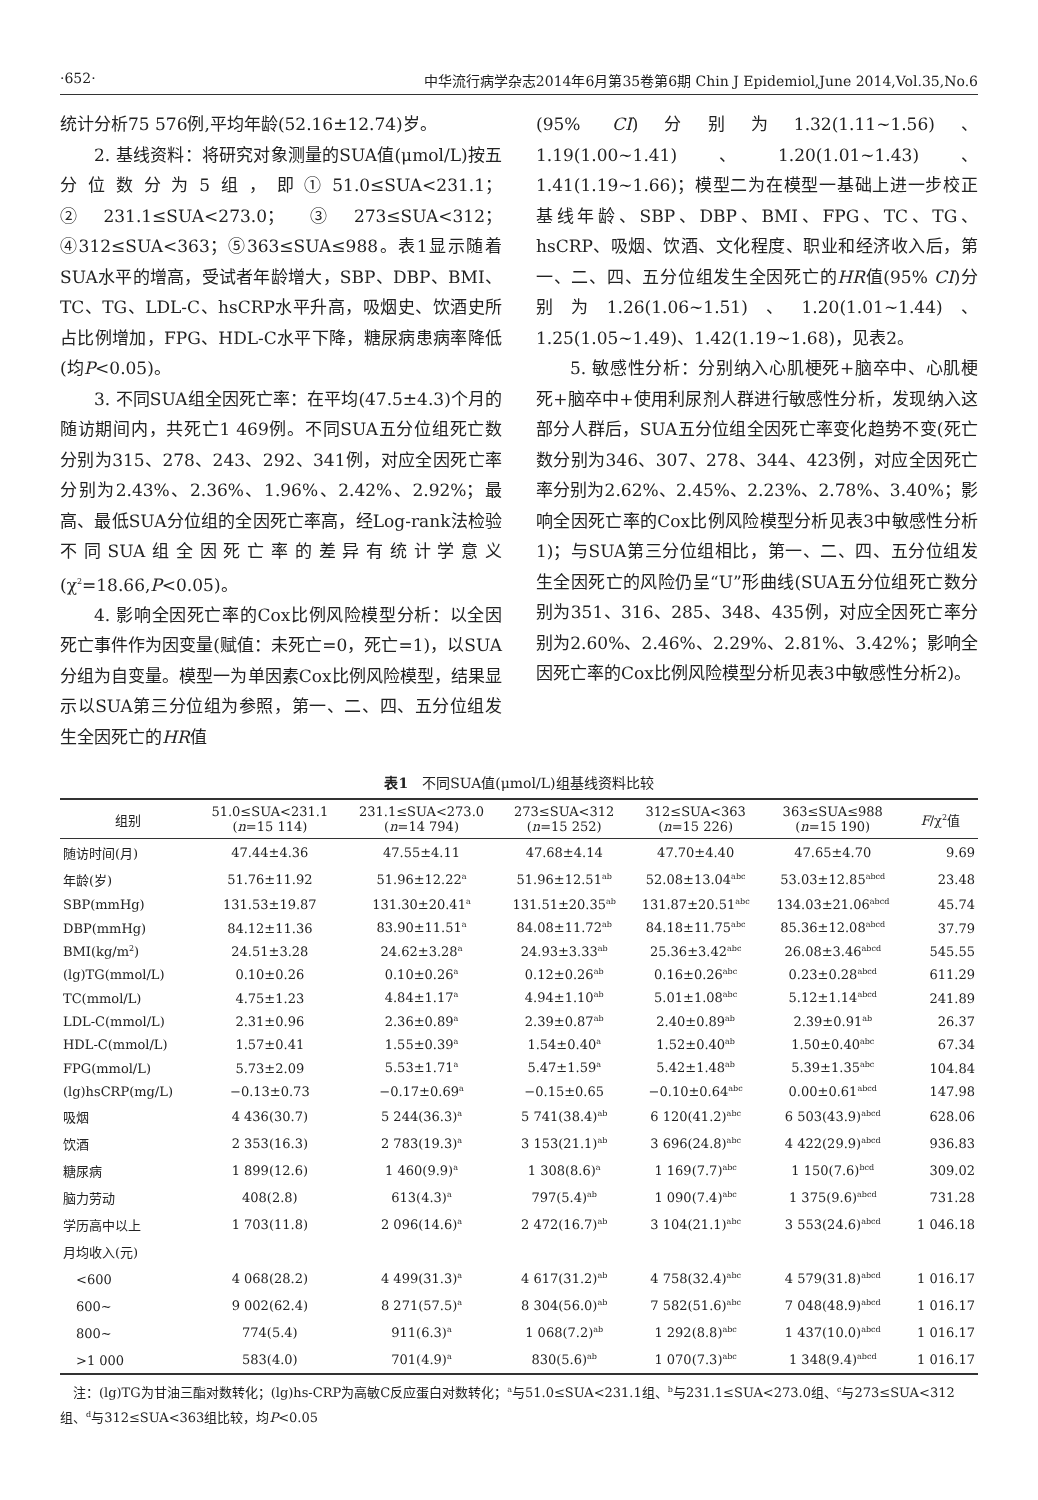·652· 中华流行病学杂志2014年6月第35卷第6期 Chin J Epidemiol,June 2014,Vol.35,No.6
统计分析75 576例,平均年龄(52.16±12.74)岁。
2. 基线资料：将研究对象测量的SUA值(μmol/L)按五分位数分为5组，即①51.0≤SUA<231.1；②231.1≤SUA<273.0；③273≤SUA<312；④312≤SUA<363；⑤363≤SUA≤988。表1显示随着SUA水平的增高，受试者年龄增大，SBP、DBP、BMI、TC、TG、LDL-C、hsCRP水平升高，吸烟史、饮酒史所占比例增加，FPG、HDL-C水平下降，糖尿病患病率降低(均P<0.05)。
3. 不同SUA组全因死亡率：在平均(47.5±4.3)个月的随访期间内，共死亡1 469例。不同SUA五分位组死亡数分别为315、278、243、292、341例，对应全因死亡率分别为2.43%、2.36%、1.96%、2.42%、2.92%；最高、最低SUA分位组的全因死亡率高，经Log-rank法检验不同SUA组全因死亡率的差异有统计学意义(χ<sup>2</sup>=18.66,P<0.05)。
4. 影响全因死亡率的Cox比例风险模型分析：以全因死亡事件作为因变量(赋值：未死亡=0，死亡=1)，以SUA分组为自变量。模型一为单因素Cox比例风险模型，结果显示以SUA第三分位组为参照，第一、二、四、五分位组发生全因死亡的HR值
(95% CI)分别为1.32(1.11~1.56)、1.19(1.00~1.41)、1.20(1.01~1.43)、1.41(1.19~1.66)；模型二为在模型一基础上进一步校正基线年龄、SBP、DBP、BMI、FPG、TC、TG、hsCRP、吸烟、饮酒、文化程度、职业和经济收入后，第一、二、四、五分位组发生全因死亡的HR值(95% CI)分别为1.26(1.06~1.51)、1.20(1.01~1.44)、1.25(1.05~1.49)、1.42(1.19~1.68)，见表2。
5. 敏感性分析：分别纳入心肌梗死+脑卒中、心肌梗死+脑卒中+使用利尿剂人群进行敏感性分析，发现纳入这部分人群后，SUA五分位组全因死亡率变化趋势不变(死亡数分别为346、307、278、344、423例，对应全因死亡率分别为2.62%、2.45%、2.23%、2.78%、3.40%；影响全因死亡率的Cox比例风险模型分析见表3中敏感性分析1)；与SUA第三分位组相比，第一、二、四、五分位组发生全因死亡的风险仍呈“U”形曲线(SUA五分位组死亡数分别为351、316、285、348、435例，对应全因死亡率分别为2.60%、2.46%、2.29%、2.81%、3.42%；影响全因死亡率的Cox比例风险模型分析见表3中敏感性分析2)。
表1　不同SUA值(μmol/L)组基线资料比较
| 组别 | 51.0≤SUA<231.1 ( n =15 114) | 231.1≤SUA<273.0 ( n =14 794) | 273≤SUA<312 ( n =15 252) | 312≤SUA<363 ( n =15 226) | 363≤SUA≤988 ( n =15 190) | F /χ<sup>2</sup>值 |
| --- | --- | --- | --- | --- | --- | --- |
| 随访时间(月) | 47.44±4.36 | 47.55±4.11 | 47.68±4.14 | 47.70±4.40 | 47.65±4.70 | 9.69 |
| 年龄(岁) | 51.76±11.92 | 51.96±12.22<sup>a</sup> | 51.96±12.51<sup>ab</sup> | 52.08±13.04<sup>abc</sup> | 53.03±12.85<sup>abcd</sup> | 23.48 |
| SBP(mmHg) | 131.53±19.87 | 131.30±20.41<sup>a</sup> | 131.51±20.35<sup>ab</sup> | 131.87±20.51<sup>abc</sup> | 134.03±21.06<sup>abcd</sup> | 45.74 |
| DBP(mmHg) | 84.12±11.36 | 83.90±11.51<sup>a</sup> | 84.08±11.72<sup>ab</sup> | 84.18±11.75<sup>abc</sup> | 85.36±12.08<sup>abcd</sup> | 37.79 |
| BMI(kg/m<sup>2</sup>) | 24.51±3.28 | 24.62±3.28<sup>a</sup> | 24.93±3.33<sup>ab</sup> | 25.36±3.42<sup>abc</sup> | 26.08±3.46<sup>abcd</sup> | 545.55 |
| (lg)TG(mmol/L) | 0.10±0.26 | 0.10±0.26<sup>a</sup> | 0.12±0.26<sup>ab</sup> | 0.16±0.26<sup>abc</sup> | 0.23±0.28<sup>abcd</sup> | 611.29 |
| TC(mmol/L) | 4.75±1.23 | 4.84±1.17<sup>a</sup> | 4.94±1.10<sup>ab</sup> | 5.01±1.08<sup>abc</sup> | 5.12±1.14<sup>abcd</sup> | 241.89 |
| LDL-C(mmol/L) | 2.31±0.96 | 2.36±0.89<sup>a</sup> | 2.39±0.87<sup>ab</sup> | 2.40±0.89<sup>ab</sup> | 2.39±0.91<sup>ab</sup> | 26.37 |
| HDL-C(mmol/L) | 1.57±0.41 | 1.55±0.39<sup>a</sup> | 1.54±0.40<sup>a</sup> | 1.52±0.40<sup>ab</sup> | 1.50±0.40<sup>abc</sup> | 67.34 |
| FPG(mmol/L) | 5.73±2.09 | 5.53±1.71<sup>a</sup> | 5.47±1.59<sup>a</sup> | 5.42±1.48<sup>ab</sup> | 5.39±1.35<sup>abc</sup> | 104.84 |
| (lg)hsCRP(mg/L) | −0.13±0.73 | −0.17±0.69<sup>a</sup> | −0.15±0.65 | −0.10±0.64<sup>abc</sup> | 0.00±0.61<sup>abcd</sup> | 147.98 |
| 吸烟 | 4 436(30.7) | 5 244(36.3)<sup>a</sup> | 5 741(38.4)<sup>ab</sup> | 6 120(41.2)<sup>abc</sup> | 6 503(43.9)<sup>abcd</sup> | 628.06 |
| 饮酒 | 2 353(16.3) | 2 783(19.3)<sup>a</sup> | 3 153(21.1)<sup>ab</sup> | 3 696(24.8)<sup>abc</sup> | 4 422(29.9)<sup>abcd</sup> | 936.83 |
| 糖尿病 | 1 899(12.6) | 1 460(9.9)<sup>a</sup> | 1 308(8.6)<sup>a</sup> | 1 169(7.7)<sup>abc</sup> | 1 150(7.6)<sup>bcd</sup> | 309.02 |
| 脑力劳动 | 408(2.8) | 613(4.3)<sup>a</sup> | 797(5.4)<sup>ab</sup> | 1 090(7.4)<sup>abc</sup> | 1 375(9.6)<sup>abcd</sup> | 731.28 |
| 学历高中以上 | 1 703(11.8) | 2 096(14.6)<sup>a</sup> | 2 472(16.7)<sup>ab</sup> | 3 104(21.1)<sup>abc</sup> | 3 553(24.6)<sup>abcd</sup> | 1 046.18 |
| 月均收入(元) | | | | | | |
| <600 | 4 068(28.2) | 4 499(31.3)<sup>a</sup> | 4 617(31.2)<sup>ab</sup> | 4 758(32.4)<sup>abc</sup> | 4 579(31.8)<sup>abcd</sup> | 1 016.17 |
| 600~ | 9 002(62.4) | 8 271(57.5)<sup>a</sup> | 8 304(56.0)<sup>ab</sup> | 7 582(51.6)<sup>abc</sup> | 7 048(48.9)<sup>abcd</sup> | 1 016.17 |
| 800~ | 774(5.4) | 911(6.3)<sup>a</sup> | 1 068(7.2)<sup>ab</sup> | 1 292(8.8)<sup>abc</sup> | 1 437(10.0)<sup>abcd</sup> | 1 016.17 |
| >1 000 | 583(4.0) | 701(4.9)<sup>a</sup> | 830(5.6)<sup>ab</sup> | 1 070(7.3)<sup>abc</sup> | 1 348(9.4)<sup>abcd</sup> | 1 016.17 |
　注：(lg)TG为甘油三酯对数转化；(lg)hs-CRP为高敏C反应蛋白对数转化；<sup>a</sup>与51.0≤SUA<231.1组、<sup>b</sup>与231.1≤SUA<273.0组、<sup>c</sup>与273≤SUA<312组、<sup>d</sup>与312≤SUA<363组比较，均P<0.05